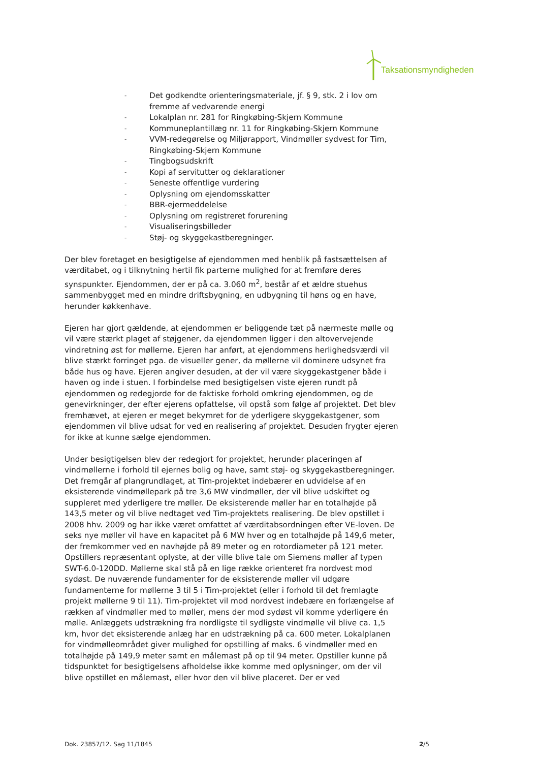Taksationsmyndigheden
- Det godkendte orienteringsmateriale, jf. § 9, stk. 2 i lov om fremme af vedvarende energi
- Lokalplan nr. 281 for Ringkøbing-Skjern Kommune
- Kommuneplantillæg nr. 11 for Ringkøbing-Skjern Kommune
- VVM-redegørelse og Miljørapport, Vindmøller sydvest for Tim, Ringkøbing-Skjern Kommune
- Tingbogsudskrift
- Kopi af servitutter og deklarationer
- Seneste offentlige vurdering
- Oplysning om ejendomsskatter
- BBR-ejermeddelelse
- Oplysning om registreret forurening
- Visualiseringsbilleder
- Støj- og skyggekastberegninger.
Der blev foretaget en besigtigelse af ejendommen med henblik på fastsættelsen af værditabet, og i tilknytning hertil fik parterne mulighed for at fremføre deres synspunkter. Ejendommen, der er på ca. 3.060 m<sup>2</sup>, består af et ældre stuehus sammenbygget med en mindre driftsbygning, en udbygning til høns og en have, herunder køkkenhave.
Ejeren har gjort gældende, at ejendommen er beliggende tæt på nærmeste mølle og vil være stærkt plaget af støjgener, da ejendommen ligger i den altoverve­jende vindretning øst for møllerne. Ejeren har anført, at ejendommens herlig­hedsværdi vil blive stærkt forringet pga. de visueller gener, da møllerne vil do­minere udsynet fra både hus og have. Ejeren angiver desuden, at der vil være skyggekastgener både i haven og inde i stuen. I forbindelse med besigtigelsen viste ejeren rundt på ejendommen og redegjorde for de faktiske forhold omkring ejendommen, og de genevirkninger, der efter ejerens opfattelse, vil opstå som følge af projektet. Det blev fremhævet, at ejeren er meget bekymret for de yderligere skyggekastgener, som ejendommen vil blive udsat for ved en realise­ring af projektet. Desuden frygter ejeren for ikke at kunne sælge ejendommen.
Under besigtigelsen blev der redegjort for projektet, herunder placeringen af vindmøllerne i forhold til ejernes bolig og have, samt støj- og skyggekastbereg­ninger. Det fremgår af plangrundlaget, at Tim-projektet indebærer en udvidelse af en eksisterende vindmøllepark på tre 3,6 MW vindmøller, der vil blive udskif­tet og suppleret med yderligere tre møller. De eksisterende møller har en total­højde på 143,5 meter og vil blive nedtaget ved Tim-projektets realisering. De blev opstillet i 2008 hhv. 2009 og har ikke været omfattet af værditabsordnin­gen efter VE-loven. De seks nye møller vil have en kapacitet på 6 MW hver og en totalhøjde på 149,6 meter, der fremkommer ved en navhøjde på 89 meter og en rotordiameter på 121 meter. Opstillers repræsentant oplyste, at der ville blive tale om Siemens møller af typen SWT-6.0-120DD. Møllerne skal stå på en lige række orienteret fra nordvest mod sydøst. De nuværende fundamenter for de eksisterende møller vil udgøre fundamenterne for møllerne 3 til 5 i Tim-projektet (eller i forhold til det fremlagte projekt møllerne 9 til 11). Tim-projektet vil mod nordvest indebære en forlængelse af rækken af vindmøller med to møller, mens der mod sydøst vil komme yderligere én mølle. Anlæggets udstrækning fra nordligste til sydligste vindmølle vil blive ca. 1,5 km, hvor det eksisterende anlæg har en udstrækning på ca. 600 meter. Lokalplanen for vindmølleområdet giver mulighed for opstilling af maks. 6 vindmøller med en totalhøjde på 149,9 meter samt en målemast på op til 94 meter. Opstiller kunne på tidspunktet for besigtigelsens afholdelse ikke komme med oplysninger, om der vil blive opstillet en målemast, eller hvor den vil blive placeret. Der er ved
Dok. 23857/12. Sag 11/1845 2/5